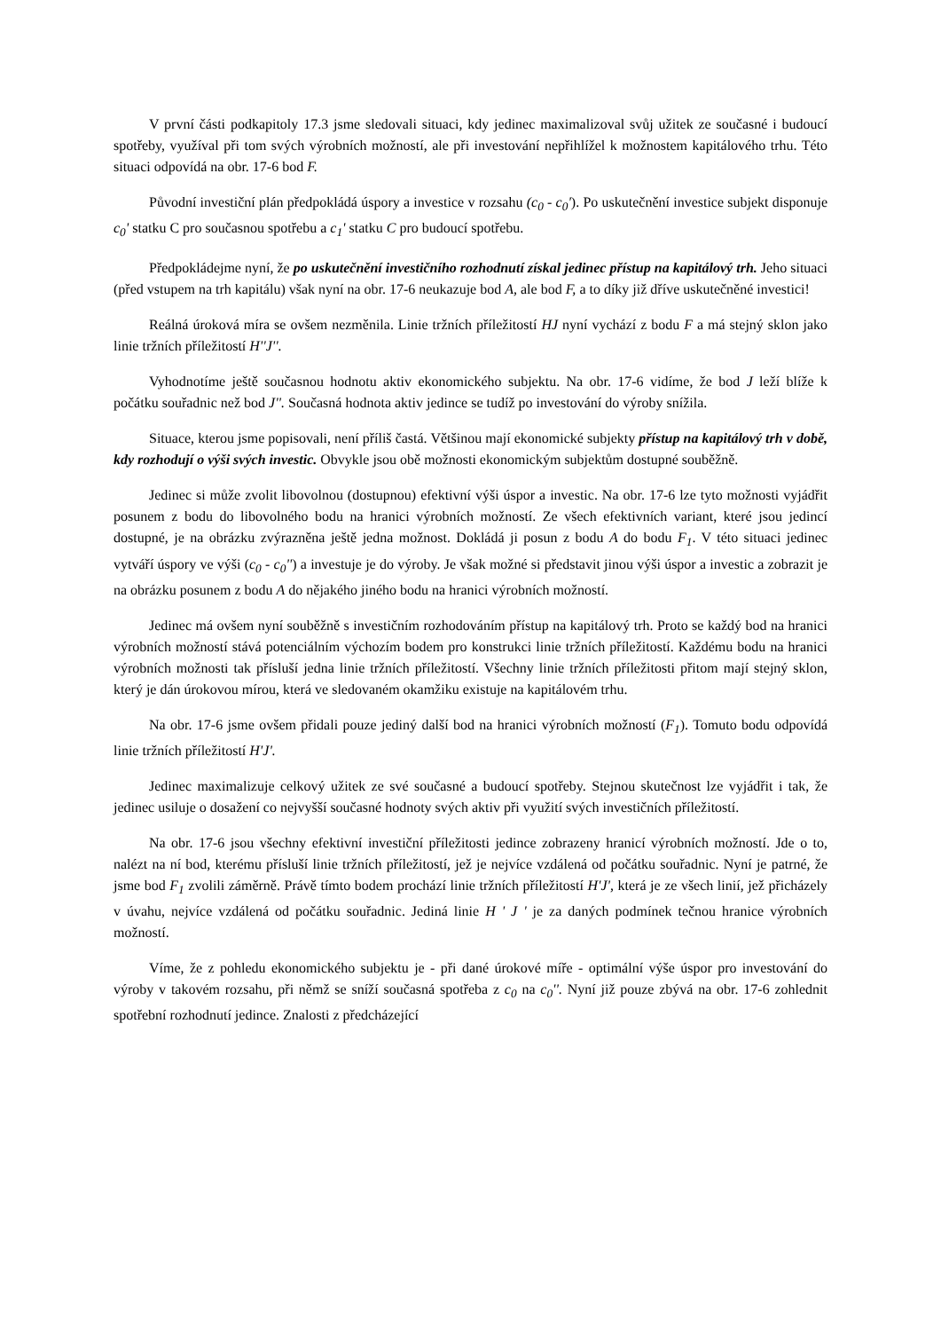V první části podkapitoly 17.3 jsme sledovali situaci, kdy jedinec maximalizoval svůj užitek ze současné i budoucí spotřeby, využíval při tom svých výrobních možností, ale při investování nepřihlížel k možnostem kapitálového trhu. Této situaci odpovídá na obr. 17-6 bod F.
Původní investiční plán předpokládá úspory a investice v rozsahu (c<sub>0</sub> - c<sub>0</sub>'). Po uskutečnění investice subjekt disponuje c<sub>0</sub>' statku C pro současnou spotřebu a c<sub>1</sub>' statku C pro budoucí spotřebu.
Předpokládejme nyní, že po uskutečnění investičního rozhodnutí získal jedinec přístup na kapitálový trh. Jeho situaci (před vstupem na trh kapitálu) však nyní na obr. 17-6 neukazuje bod A, ale bod F, a to díky již dříve uskutečněné investici!
Reálná úroková míra se ovšem nezměnila. Linie tržních příležitostí HJ nyní vychází z bodu F a má stejný sklon jako linie tržních příležitostí H''J''.
Vyhodnotíme ještě současnou hodnotu aktiv ekonomického subjektu. Na obr. 17-6 vidíme, že bod J leží blíže k počátku souřadnic než bod J''. Současná hodnota aktiv jedince se tudíž po investování do výroby snížila.
Situace, kterou jsme popisovali, není příliš častá. Většinou mají ekonomické subjekty přístup na kapitálový trh v době, kdy rozhodují o výši svých investic. Obvykle jsou obě možnosti ekonomickým subjektům dostupné souběžně.
Jedinec si může zvolit libovolnou (dostupnou) efektivní výši úspor a investic. Na obr. 17-6 lze tyto možnosti vyjádřit posunem z bodu do libovolného bodu na hranici výrobních možností. Ze všech efektivních variant, které jsou jedincí dostupné, je na obrázku zvýrazněna ještě jedna možnost. Dokládá ji posun z bodu A do bodu F<sub>1</sub>. V této situaci jedinec vytváří úspory ve výši (c<sub>0</sub> - c<sub>0</sub>'') a investuje je do výroby. Je však možné si představit jinou výši úspor a investic a zobrazit je na obrázku posunem z bodu A do nějakého jiného bodu na hranici výrobních možností.
Jedinec má ovšem nyní souběžně s investičním rozhodováním přístup na kapitálový trh. Proto se každý bod na hranici výrobních možností stává potenciálním výchozím bodem pro konstrukci linie tržních příležitostí. Každému bodu na hranici výrobních možnosti tak přísluší jedna linie tržních příležitostí. Všechny linie tržních příležitosti přitom mají stejný sklon, který je dán úrokovou mírou, která ve sledovaném okamžiku existuje na kapitálovém trhu.
Na obr. 17-6 jsme ovšem přidali pouze jediný další bod na hranici výrobních možností (F<sub>1</sub>). Tomuto bodu odpovídá linie tržních příležitostí H'J'.
Jedinec maximalizuje celkový užitek ze své současné a budoucí spotřeby. Stejnou skutečnost lze vyjádřit i tak, že jedinec usiluje o dosažení co nejvyšší současné hodnoty svých aktiv při využití svých investičních příležitostí.
Na obr. 17-6 jsou všechny efektivní investiční příležitosti jedince zobrazeny hranicí výrobních možností. Jde o to, nalézt na ní bod, kterému přísluší linie tržních příležitostí, jež je nejvíce vzdálená od počátku souřadnic. Nyní je patrné, že jsme bod F<sub>1</sub> zvolili záměrně. Právě tímto bodem prochází linie tržních příležitostí H'J', která je ze všech linií, jež přicházely v úvahu, nejvíce vzdálená od počátku souřadnic. Jediná linie H ' J ' je za daných podmínek tečnou hranice výrobních možností.
Víme, že z pohledu ekonomického subjektu je - při dané úrokové míře - optimální výše úspor pro investování do výroby v takovém rozsahu, při němž se sníží současná spotřeba z c<sub>0</sub> na c<sub>0</sub>''. Nyní již pouze zbývá na obr. 17-6 zohlednit spotřební rozhodnutí jedince. Znalosti z předcházející